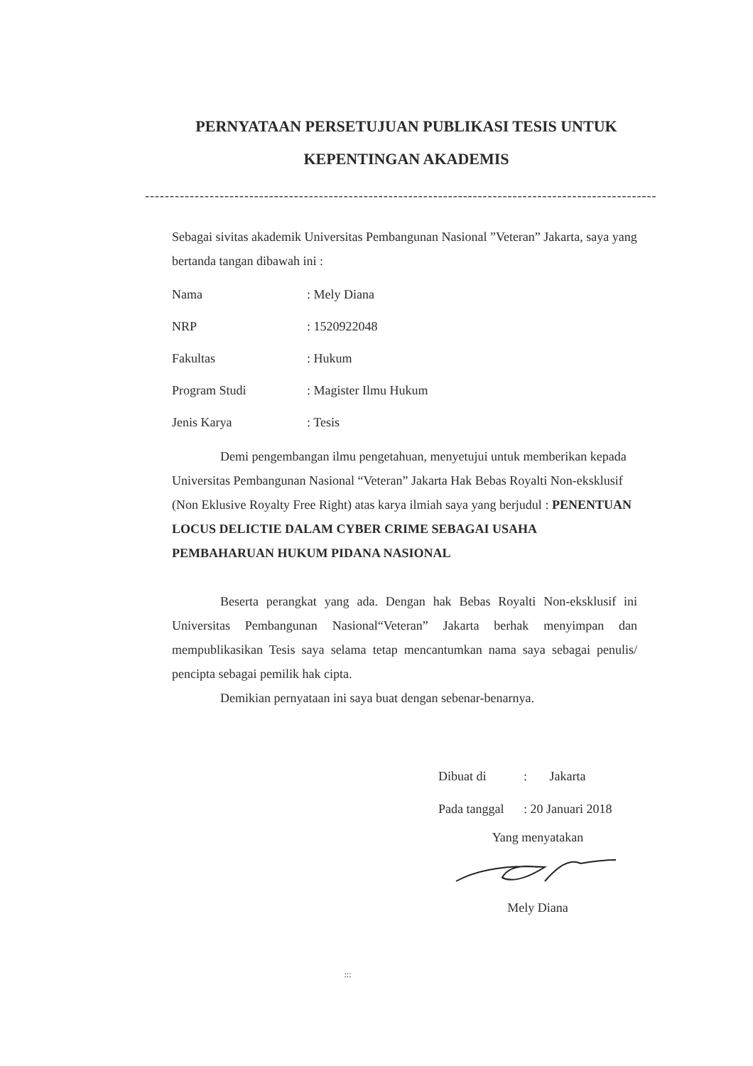PERNYATAAN PERSETUJUAN PUBLIKASI TESIS UNTUK KEPENTINGAN AKADEMIS
-------------------------------------------------------------------------------------------------------
Sebagai sivitas akademik Universitas Pembangunan Nasional ”Veteran” Jakarta, saya yang bertanda tangan dibawah ini :
| Nama | : Mely Diana |
| NRP | : 1520922048 |
| Fakultas | : Hukum |
| Program Studi | : Magister Ilmu Hukum |
| Jenis Karya | : Tesis |
Demi pengembangan ilmu pengetahuan, menyetujui untuk memberikan kepada Universitas Pembangunan Nasional “Veteran” Jakarta Hak Bebas Royalti Non-eksklusif (Non Eklusive Royalty Free Right) atas karya ilmiah saya yang berjudul : PENENTUAN LOCUS DELICTIE DALAM CYBER CRIME SEBAGAI USAHA PEMBAHARUAN HUKUM PIDANA NASIONAL
Beserta perangkat yang ada. Dengan hak Bebas Royalti Non-eksklusif ini Universitas Pembangunan Nasional“Veteran” Jakarta berhak menyimpan dan mempublikasikan Tesis saya selama tetap mencantumkan nama saya sebagai penulis/ pencipta sebagai pemilik hak cipta.
Demikian pernyataan ini saya buat dengan sebenar-benarnya.
| Dibuat di | : Jakarta |
| Pada tanggal | : 20 Januari 2018 |
Yang menyatakan
Mely Diana
:::